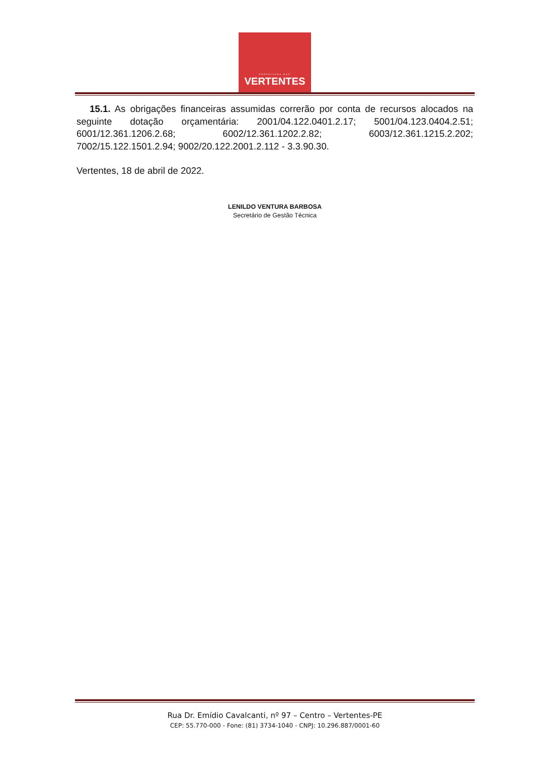PREFEITURA DAS
VERTENTES
15.1. As obrigações financeiras assumidas correrão por conta de recursos alocados na seguinte dotação orçamentária: 2001/04.122.0401.2.17; 5001/04.123.0404.2.51; 6001/12.361.1206.2.68; 6002/12.361.1202.2.82; 6003/12.361.1215.2.202; 7002/15.122.1501.2.94; 9002/20.122.2001.2.112 - 3.3.90.30.
Vertentes, 18 de abril de 2022.
LENILDO VENTURA BARBOSA
Secretário de Gestão Técnica
Rua Dr. Emídio Cavalcanti, nº 97 – Centro – Vertentes-PE
CEP: 55.770-000 - Fone: (81) 3734-1040 - CNPJ: 10.296.887/0001-60